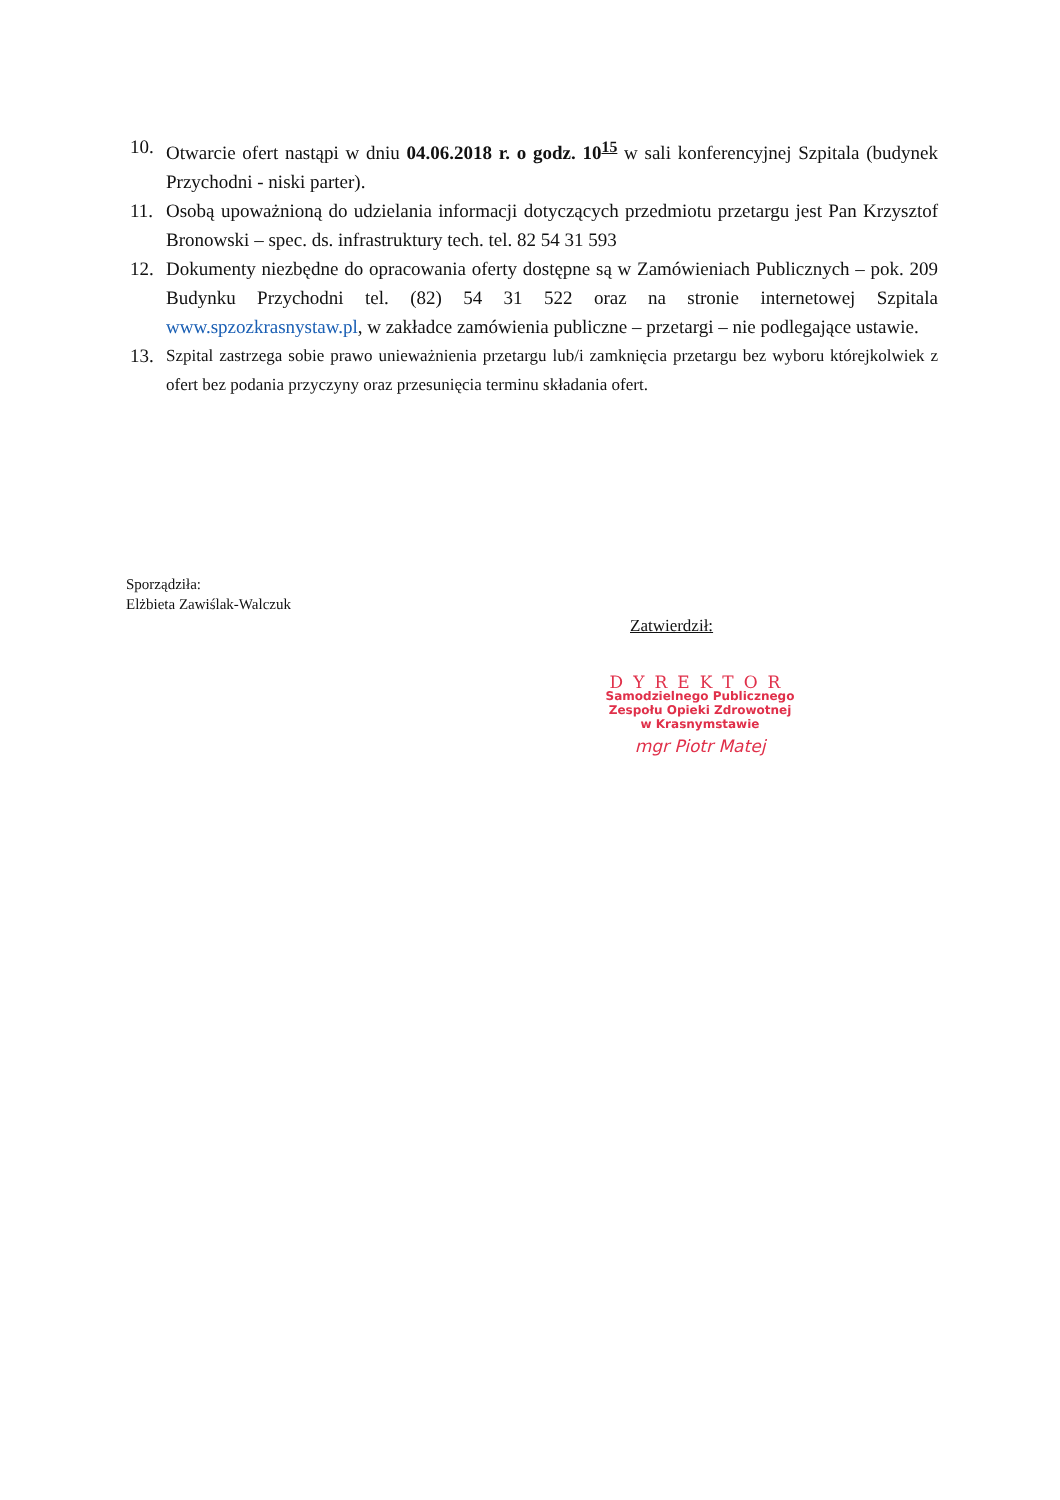10. Otwarcie ofert nastąpi w dniu 04.06.2018 r. o godz. 10<sup>15</sup> w sali konferencyjnej Szpitala (budynek Przychodni - niski parter).
11. Osobą upoważnioną do udzielania informacji dotyczących przedmiotu przetargu jest Pan Krzysztof Bronowski – spec. ds. infrastruktury tech. tel. 82 54 31 593
12. Dokumenty niezbędne do opracowania oferty dostępne są w Zamówieniach Publicznych – pok. 209 Budynku Przychodni tel. (82) 54 31 522 oraz na stronie internetowej Szpitala www.spzozkrasnystaw.pl, w zakładce zamówienia publiczne – przetargi – nie podlegające ustawie.
13. Szpital zastrzega sobie prawo unieważnienia przetargu lub/i zamknięcia przetargu bez wyboru którejkolwiek z ofert bez podania przyczyny oraz przesunięcia terminu składania ofert.
Sporządziła:
Elżbieta Zawiślak-Walczuk
Zatwierdził:
DYREKTOR
Samodzielnego Publicznego
Zespołu Opieki Zdrowotnej
w Krasnymstawie
mgr Piotr Matej